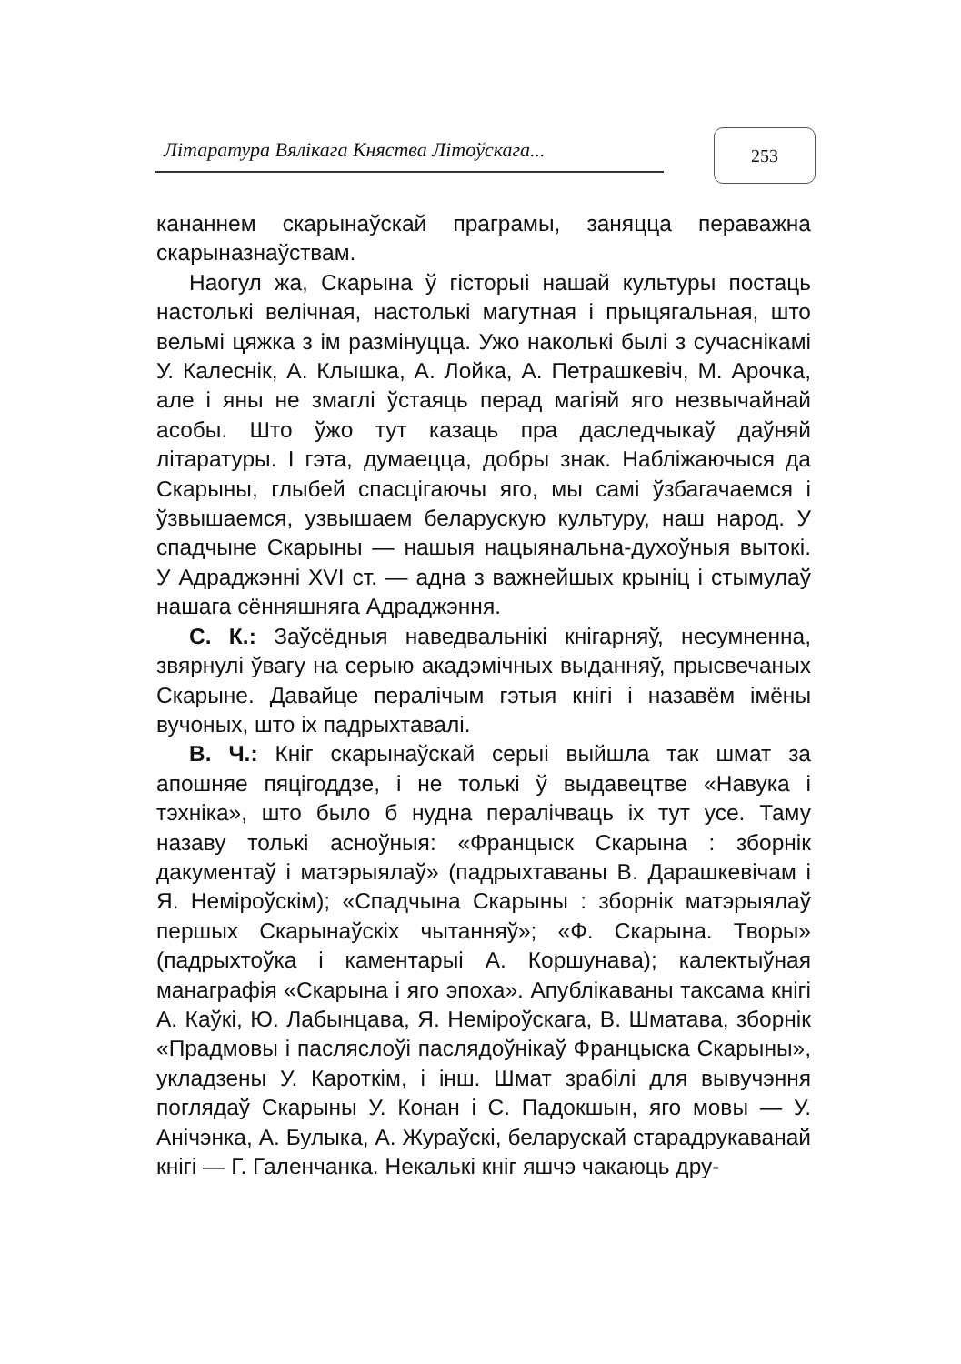Літаратура Вялікага Княства Літоўскага...
253
кананнем скарынаўскай праграмы, заняцца пераважна скарыназнаўствам.
Наогул жа, Скарына ў гісторыі нашай культуры постаць настолькі велічная, настолькі магутная і прыцягальная, што вельмі цяжка з ім размінуцца. Ужо наколькі былі з сучаснікамі У. Калеснік, А. Клышка, А. Лойка, А. Петрашкевіч, М. Арочка, але і яны не змаглі ўстаяць перад магіяй яго незвычайнай асобы. Што ўжо тут казаць пра даследчыкаў даўняй літаратуры. І гэта, думаецца, добры знак. Набліжаючыся да Скарыны, глыбей спасцігаючы яго, мы самі ўзбагачаемся і ўзвышаемся, узвышаем беларускую культуру, наш народ. У спадчыне Скарыны — нашыя нацыянальна-духоўныя вытокі. У Адраджэнні XVI ст. — адна з важнейшых крыніц і стымулаў нашага сённяшняга Адраджэння.
С. К.: Заўсёдныя наведвальнікі кнігарняў, несумненна, звярнулі ўвагу на серыю акадэмічных выданняў, прысвечаных Скарыне. Давайце пералічым гэтыя кнігі і назавём імёны вучоных, што іх падрыхтавалі.
В. Ч.: Кніг скарынаўскай серыі выйшла так шмат за апошняе пяцігоддзе, і не толькі ў выдавецтве «Навука і тэхніка», што было б нудна пералічваць іх тут усе. Таму назаву толькі асноўныя: «Францыск Скарына : зборнік дакументаў і матэрыялаў» (падрыхтаваны В. Дарашкевічам і Я. Неміроўскім); «Спадчына Скарыны : зборнік матэрыялаў першых Скарынаўскіх чытанняў»; «Ф. Скарына. Творы» (падрыхтоўка і каментарыі А. Коршунава); калектыўная манаграфія «Скарына і яго эпоха». Апублікаваны таксама кнігі А. Каўкі, Ю. Лабынцава, Я. Неміроўскага, В. Шматава, зборнік «Прадмовы і пасляслоўі паслядоўнікаў Францыска Скарыны», укладзены У. Кароткім, і інш. Шмат зрабілі для вывучэння поглядаў Скарыны У. Конан і С. Падокшын, яго мовы — У. Анічэнка, А. Булыка, А. Жураўскі, беларускай старадрукаванай кнігі — Г. Галенчанка. Некалькі кніг яшчэ чакаюць дру-